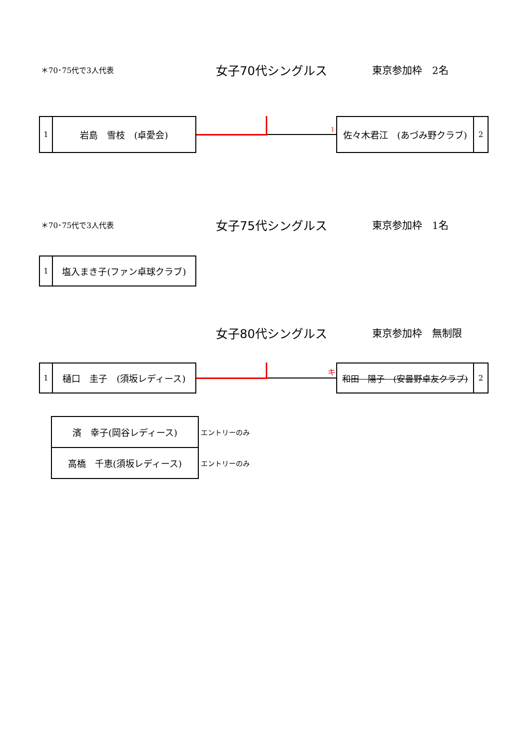＊70･75代で3人代表
女子70代シングルス
東京参加枠　2名
1
岩島　雪枝　(卓愛会)
1
佐々木君江　(あづみ野クラブ)
2
＊70･75代で3人代表
女子75代シングルス
東京参加枠　1名
1
塩入まき子(ファン卓球クラブ)
女子80代シングルス
東京参加枠　無制限
1
樋口　圭子　(須坂レディース)
キ
和田　陽子　(安曇野卓友クラブ) 2
| 濱 幸子(岡谷レディース) | エントリーのみ |
| 高橋 千恵(須坂レディース) | エントリーのみ |